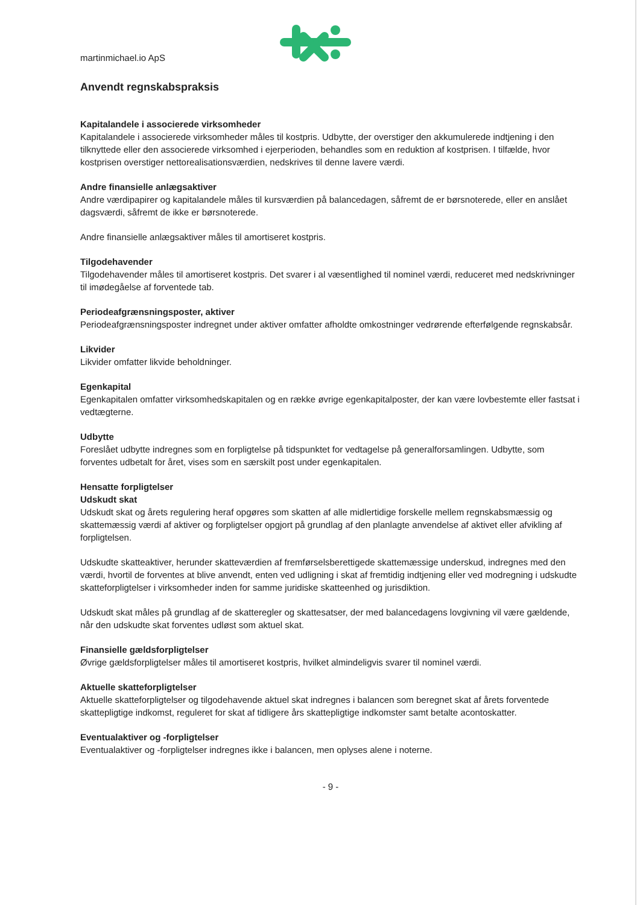martinmichael.io ApS
Anvendt regnskabspraksis
Kapitalandele i associerede virksomheder
Kapitalandele i associerede virksomheder måles til kostpris. Udbytte, der overstiger den akkumulerede indtjening i den tilknyttede eller den associerede virksomhed i ejerperioden, behandles som en reduktion af kostprisen. I tilfælde, hvor kostprisen overstiger nettorealisationsværdien, nedskrives til denne lavere værdi.
Andre finansielle anlægsaktiver
Andre værdipapirer og kapitalandele måles til kursværdien på balancedagen, såfremt de er børsnoterede, eller en anslået dagsværdi, såfremt de ikke er børsnoterede.
Andre finansielle anlægsaktiver måles til amortiseret kostpris.
Tilgodehavender
Tilgodehavender måles til amortiseret kostpris. Det svarer i al væsentlighed til nominel værdi, reduceret med nedskrivninger til imødegåelse af forventede tab.
Periodeafgrænsningsposter, aktiver
Periodeafgrænsningsposter indregnet under aktiver omfatter afholdte omkostninger vedrørende efterfølgende regnskabsår.
Likvider
Likvider omfatter likvide beholdninger.
Egenkapital
Egenkapitalen omfatter virksomhedskapitalen og en række øvrige egenkapitalposter, der kan være lovbestemte eller fastsat i vedtægterne.
Udbytte
Foreslået udbytte indregnes som en forpligtelse på tidspunktet for vedtagelse på generalforsamlingen. Udbytte, som forventes udbetalt for året, vises som en særskilt post under egenkapitalen.
Hensatte forpligtelser
Udskudt skat
Udskudt skat og årets regulering heraf opgøres som skatten af alle midlertidige forskelle mellem regnskabsmæssig og skattemæssig værdi af aktiver og forpligtelser opgjort på grundlag af den planlagte anvendelse af aktivet eller afvikling af forpligtelsen.
Udskudte skatteaktiver, herunder skatteværdien af fremførselsberettigede skattemæssige underskud, indregnes med den værdi, hvortil de forventes at blive anvendt, enten ved udligning i skat af fremtidig indtjening eller ved modregning i udskudte skatteforpligtelser i virksomheder inden for samme juridiske skatteenhed og jurisdiktion.
Udskudt skat måles på grundlag af de skatteregler og skattesatser, der med balancedagens lovgivning vil være gældende, når den udskudte skat forventes udløst som aktuel skat.
Finansielle gældsforpligtelser
Øvrige gældsforpligtelser måles til amortiseret kostpris, hvilket almindeligvis svarer til nominel værdi.
Aktuelle skatteforpligtelser
Aktuelle skatteforpligtelser og tilgodehavende aktuel skat indregnes i balancen som beregnet skat af årets forventede skattepligtige indkomst, reguleret for skat af tidligere års skattepligtige indkomster samt betalte acontoskatter.
Eventualaktiver og -forpligtelser
Eventualaktiver og -forpligtelser indregnes ikke i balancen, men oplyses alene i noterne.
- 9 -